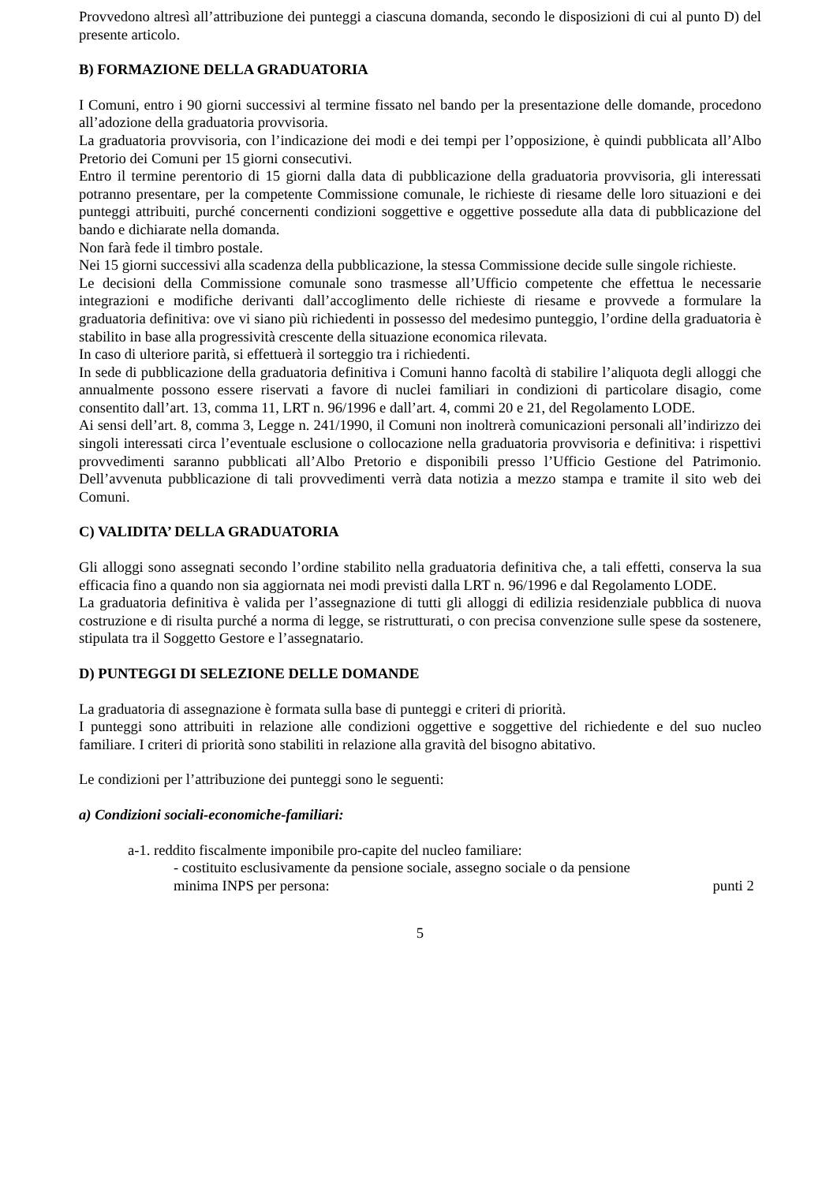Provvedono altresì all’attribuzione dei punteggi a ciascuna domanda, secondo le disposizioni di cui al punto D) del presente articolo.
B) FORMAZIONE DELLA GRADUATORIA
I Comuni, entro i 90 giorni successivi al termine fissato nel bando per la presentazione delle domande, procedono all’adozione della graduatoria provvisoria.
La graduatoria provvisoria, con l’indicazione dei modi e dei tempi per l’opposizione, è quindi pubblicata all’Albo Pretorio dei Comuni per 15 giorni consecutivi.
Entro il termine perentorio di 15 giorni dalla data di pubblicazione della graduatoria provvisoria, gli interessati potranno presentare, per la competente Commissione comunale, le richieste di riesame delle loro situazioni e dei punteggi attribuiti, purché concernenti condizioni soggettive e oggettive possedute alla data di pubblicazione del bando e dichiarate nella domanda.
Non farà fede il timbro postale.
Nei 15 giorni successivi alla scadenza della pubblicazione, la stessa Commissione decide sulle singole richieste.
Le decisioni della Commissione comunale sono trasmesse all’Ufficio competente che effettua le necessarie integrazioni e modifiche derivanti dall’accoglimento delle richieste di riesame e provvede a formulare la graduatoria definitiva: ove vi siano più richiedenti in possesso del medesimo punteggio, l’ordine della graduatoria è stabilito in base alla progressività crescente della situazione economica rilevata.
In caso di ulteriore parità, si effettuerà il sorteggio tra i richiedenti.
In sede di pubblicazione della graduatoria definitiva i Comuni hanno facoltà di stabilire l’aliquota degli alloggi che annualmente possono essere riservati a favore di nuclei familiari in condizioni di particolare disagio, come consentito dall’art. 13, comma 11, LRT n. 96/1996 e dall’art. 4, commi 20 e 21, del Regolamento LODE.
Ai sensi dell’art. 8, comma 3, Legge n. 241/1990, il Comuni non inoltrerà comunicazioni personali all’indirizzo dei singoli interessati circa l’eventuale esclusione o collocazione nella graduatoria provvisoria e definitiva: i rispettivi provvedimenti saranno pubblicati all’Albo Pretorio e disponibili presso l’Ufficio Gestione del Patrimonio. Dell’avvenuta pubblicazione di tali provvedimenti verrà data notizia a mezzo stampa e tramite il sito web dei Comuni.
C) VALIDITA’ DELLA GRADUATORIA
Gli alloggi sono assegnati secondo l’ordine stabilito nella graduatoria definitiva che, a tali effetti, conserva la sua efficacia fino a quando non sia aggiornata nei modi previsti dalla LRT n. 96/1996 e dal Regolamento LODE.
La graduatoria definitiva è valida per l’assegnazione di tutti gli alloggi di edilizia residenziale pubblica di nuova costruzione e di risulta purché a norma di legge, se ristrutturati, o con precisa convenzione sulle spese da sostenere, stipulata tra il Soggetto Gestore e l’assegnatario.
D) PUNTEGGI DI SELEZIONE DELLE DOMANDE
La graduatoria di assegnazione è formata sulla base di punteggi e criteri di priorità.
I punteggi sono attribuiti in relazione alle condizioni oggettive e soggettive del richiedente e del suo nucleo familiare. I criteri di priorità sono stabiliti in relazione alla gravità del bisogno abitativo.
Le condizioni per l’attribuzione dei punteggi sono le seguenti:
a) Condizioni sociali-economiche-familiari:
a-1. reddito fiscalmente imponibile pro-capite del nucleo familiare:
- costituito esclusivamente da pensione sociale, assegno sociale o da pensione
minima INPS per persona: punti 2
5